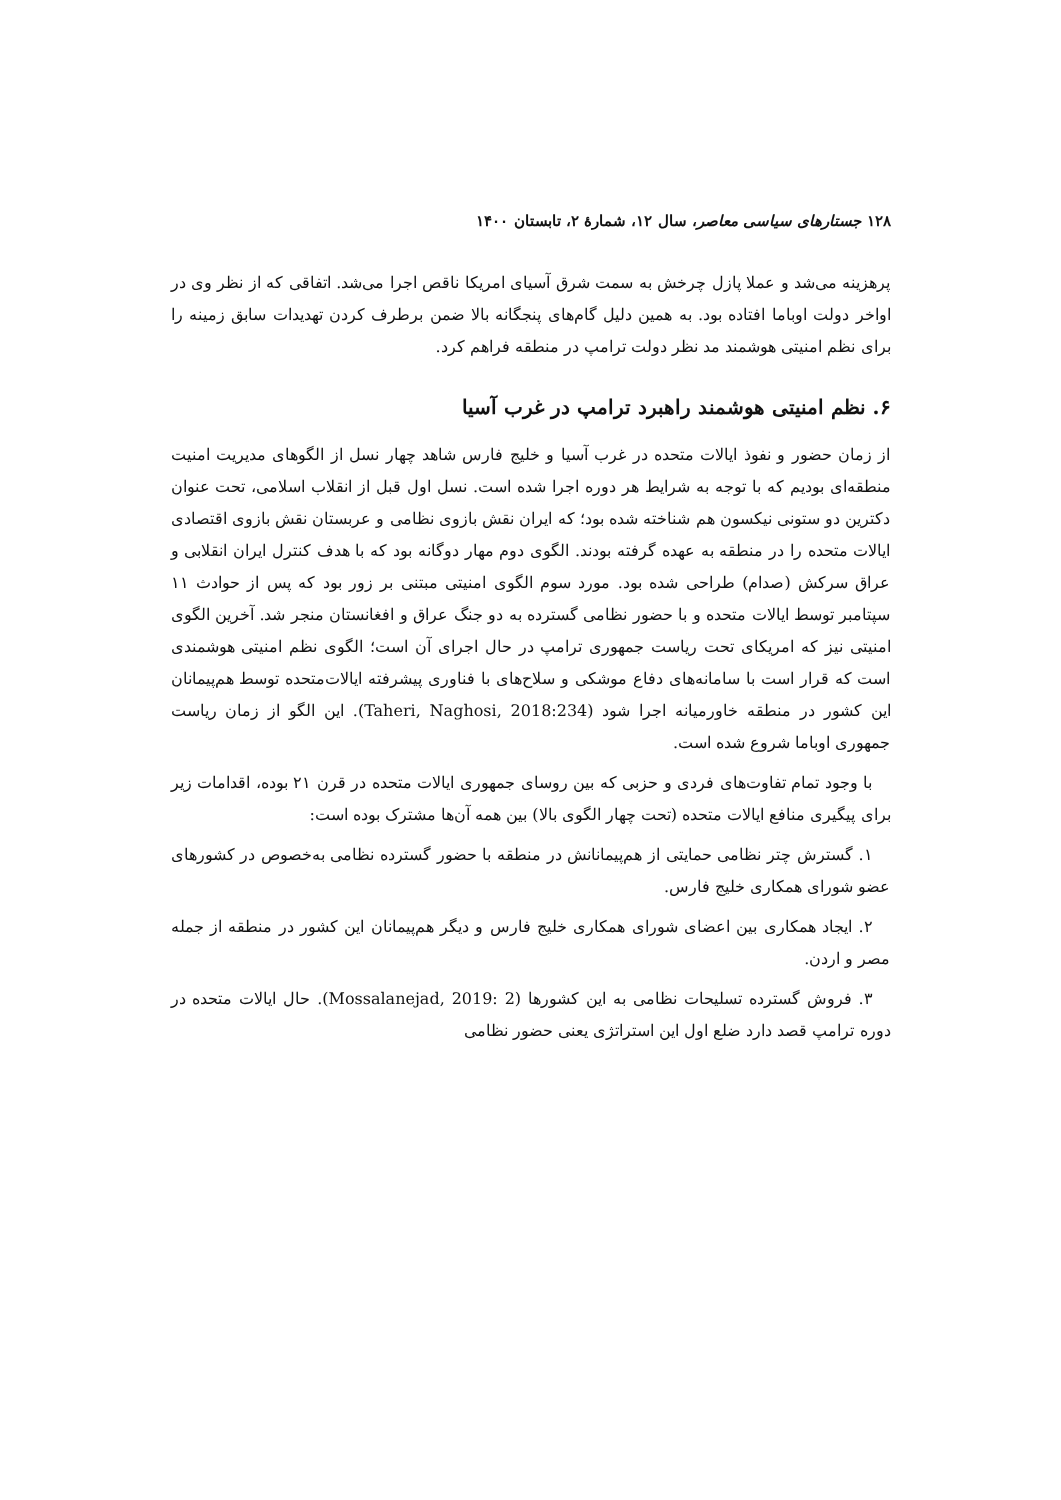۱۲۸ جستارهای سیاسی معاصر، سال ۱۲، شمارهٔ ۲، تابستان ۱۴۰۰
پرهزینه می‌شد و عملا پازل چرخش به سمت شرق آسیای امریکا ناقص اجرا می‌شد. اتفاقی که از نظر وی در اواخر دولت اوباما افتاده بود. به همین دلیل گام‌های پنجگانه بالا ضمن برطرف کردن تهدیدات سابق زمینه را برای نظم امنیتی هوشمند مد نظر دولت ترامپ در منطقه فراهم کرد.
۶. نظم امنیتی هوشمند راهبرد ترامپ در غرب آسیا
از زمان حضور و نفوذ ایالات متحده در غرب آسیا و خلیج فارس شاهد چهار نسل از الگوهای مدیریت امنیت منطقه‌ای بودیم که با توجه به شرایط هر دوره اجرا شده است. نسل اول قبل از انقلاب اسلامی، تحت عنوان دکترین دو ستونی نیکسون هم شناخته شده بود؛ که ایران نقش بازوی نظامی و عربستان نقش بازوی اقتصادی ایالات متحده را در منطقه به عهده گرفته بودند. الگوی دوم مهار دوگانه بود که با هدف کنترل ایران انقلابی و عراق سرکش (صدام) طراحی شده بود. مورد سوم الگوی امنیتی مبتنی بر زور بود که پس از حوادث ۱۱ سپتامبر توسط ایالات متحده و با حضور نظامی گسترده به دو جنگ عراق و افغانستان منجر شد. آخرین الگوی امنیتی نیز که امریکای تحت ریاست جمهوری ترامپ در حال اجرای آن است؛ الگوی نظم امنیتی هوشمندی است که قرار است با سامانه‌های دفاع موشکی و سلاح‌های با فناوری پیشرفته ایالات‌متحده توسط هم‌پیمانان این کشور در منطقه خاورمیانه اجرا شود (Taheri, Naghosi, 2018:234). این الگو از زمان ریاست جمهوری اوباما شروع شده است.
با وجود تمام تفاوت‌های فردی و حزبی که بین روسای جمهوری ایالات متحده در قرن ۲۱ بوده، اقدامات زیر برای پیگیری منافع ایالات متحده (تحت چهار الگوی بالا) بین همه آن‌ها مشترک بوده است:
۱. گسترش چتر نظامی حمایتی از هم‌پیمانانش در منطقه با حضور گسترده نظامی به‌خصوص در کشورهای عضو شورای همکاری خلیج فارس.
۲. ایجاد همکاری بین اعضای شورای همکاری خلیج فارس و دیگر هم‌پیمانان این کشور در منطقه از جمله مصر و اردن.
۳. فروش گسترده تسلیحات نظامی به این کشورها (Mossalanejad, 2019: 2). حال ایالات متحده در دوره ترامپ قصد دارد ضلع اول این استراتژی یعنی حضور نظامی